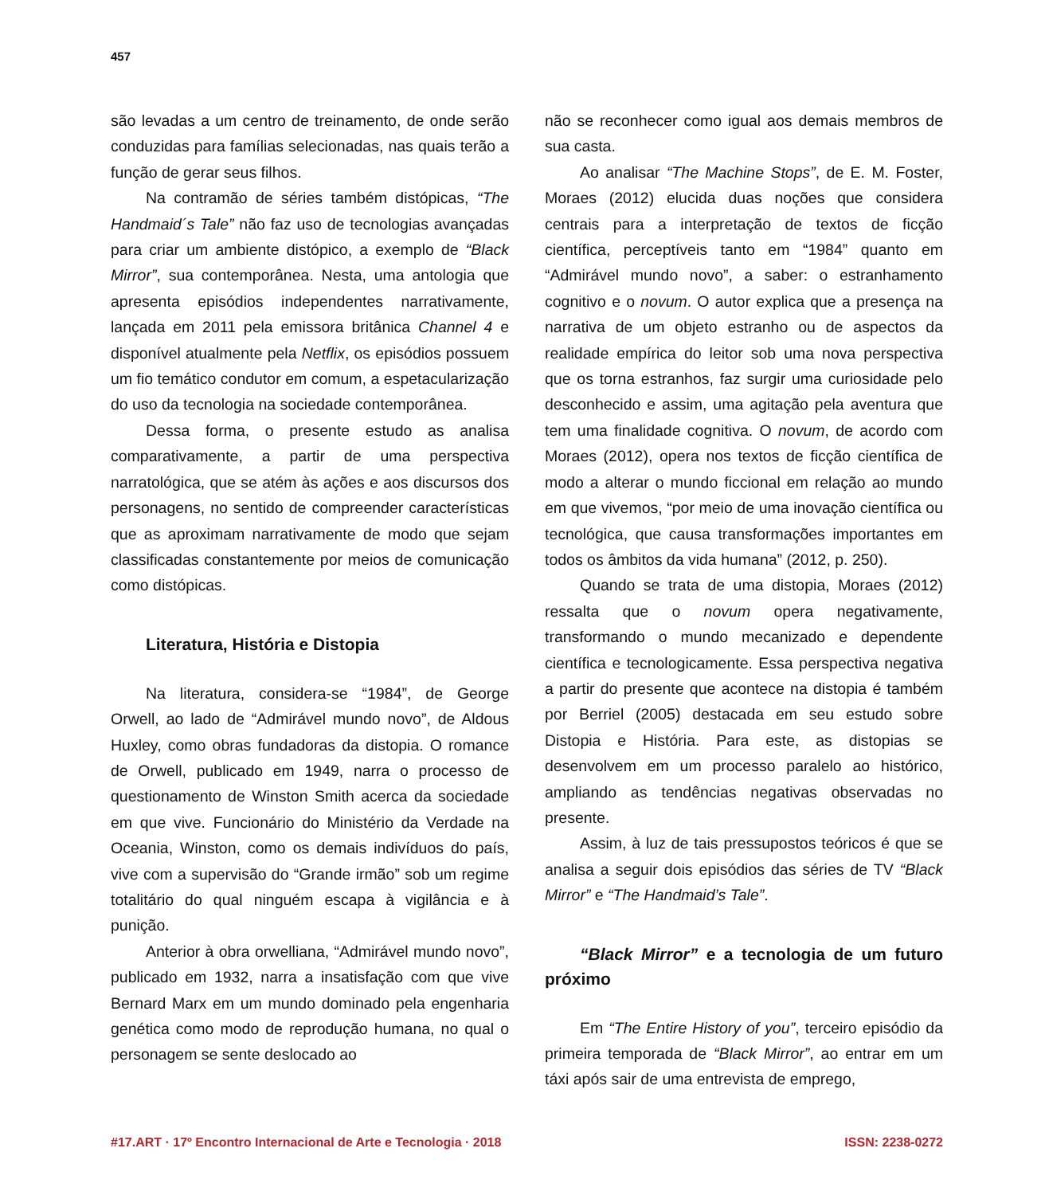457
são levadas a um centro de treinamento, de onde serão conduzidas para famílias selecionadas, nas quais terão a função de gerar seus filhos.
Na contramão de séries também distópicas, “The Handmaid´s Tale” não faz uso de tecnologias avançadas para criar um ambiente distópico, a exemplo de “Black Mirror”, sua contemporânea. Nesta, uma antologia que apresenta episódios independentes narrativamente, lançada em 2011 pela emissora britânica Channel 4 e disponível atualmente pela Netflix, os episódios possuem um fio temático condutor em comum, a espetacularização do uso da tecnologia na sociedade contemporânea.
Dessa forma, o presente estudo as analisa comparativamente, a partir de uma perspectiva narratológica, que se atém às ações e aos discursos dos personagens, no sentido de compreender características que as aproximam narrativamente de modo que sejam classificadas constantemente por meios de comunicação como distópicas.
Literatura, História e Distopia
Na literatura, considera-se “1984”, de George Orwell, ao lado de “Admirável mundo novo”, de Aldous Huxley, como obras fundadoras da distopia. O romance de Orwell, publicado em 1949, narra o processo de questionamento de Winston Smith acerca da sociedade em que vive. Funcionário do Ministério da Verdade na Oceania, Winston, como os demais indivíduos do país, vive com a supervisão do “Grande irmão” sob um regime totalitário do qual ninguém escapa à vigilância e à punição.
Anterior à obra orwelliana, “Admirável mundo novo”, publicado em 1932, narra a insatisfação com que vive Bernard Marx em um mundo dominado pela engenharia genética como modo de reprodução humana, no qual o personagem se sente deslocado ao
não se reconhecer como igual aos demais membros de sua casta.
Ao analisar “The Machine Stops”, de E. M. Foster, Moraes (2012) elucida duas noções que considera centrais para a interpretação de textos de ficção científica, perceptíveis tanto em “1984” quanto em “Admirável mundo novo”, a saber: o estranhamento cognitivo e o novum. O autor explica que a presença na narrativa de um objeto estranho ou de aspectos da realidade empírica do leitor sob uma nova perspectiva que os torna estranhos, faz surgir uma curiosidade pelo desconhecido e assim, uma agitação pela aventura que tem uma finalidade cognitiva. O novum, de acordo com Moraes (2012), opera nos textos de ficção científica de modo a alterar o mundo ficcional em relação ao mundo em que vivemos, “por meio de uma inovação científica ou tecnológica, que causa transformações importantes em todos os âmbitos da vida humana” (2012, p. 250).
Quando se trata de uma distopia, Moraes (2012) ressalta que o novum opera negativamente, transformando o mundo mecanizado e dependente científica e tecnologicamente. Essa perspectiva negativa a partir do presente que acontece na distopia é também por Berriel (2005) destacada em seu estudo sobre Distopia e História. Para este, as distopias se desenvolvem em um processo paralelo ao histórico, ampliando as tendências negativas observadas no presente.
Assim, à luz de tais pressupostos teóricos é que se analisa a seguir dois episódios das séries de TV “Black Mirror” e “The Handmaid’s Tale”.
“Black Mirror” e a tecnologia de um futuro próximo
Em “The Entire History of you”, terceiro episódio da primeira temporada de “Black Mirror”, ao entrar em um táxi após sair de uma entrevista de emprego,
#17.ART · 17º Encontro Internacional de Arte e Tecnologia · 2018 ISSN: 2238-0272